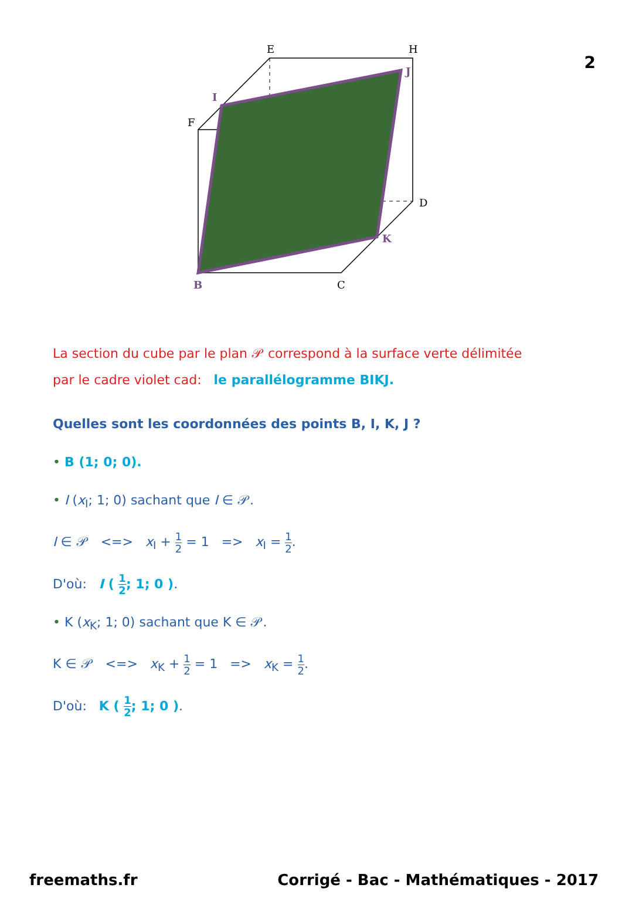2
E
H
F
D
C
I
J
K
B
La section du cube par le plan 𝒫 correspond à la surface verte délimitée
par le cadre violet cad: le parallélogramme BIKJ.
Quelles sont les coordonnées des points B, I, K, J ?
• B (1; 0; 0).
• I (x<sub>I</sub>; 1; 0) sachant que I ∈ 𝒫.
I ∈ 𝒫 <=> x<sub>I</sub> + 1 2 = 1 => x<sub>I</sub> = 1 2.
D'où: I ( 1 2; 1; 0 ).
• K (x<sub>K</sub>; 1; 0) sachant que K ∈ 𝒫.
K ∈ 𝒫 <=> x<sub>K</sub> + 1 2 = 1 => x<sub>K</sub> = 1 2.
D'où: K ( 1 2; 1; 0 ).
freemaths.fr Corrigé - Bac - Mathématiques - 2017